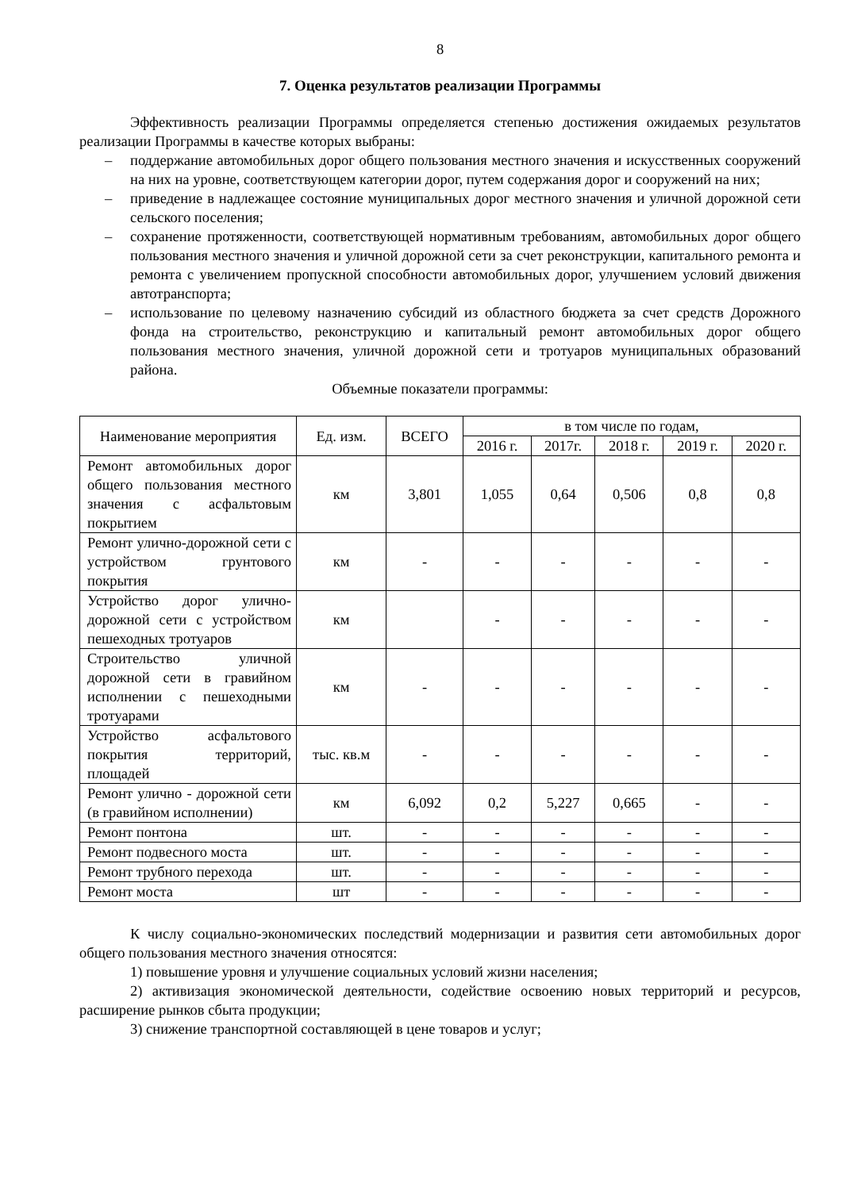8
7. Оценка результатов реализации Программы
Эффективность реализации Программы определяется степенью достижения ожидаемых результатов реализации Программы в качестве которых выбраны:
– поддержание автомобильных дорог общего пользования местного значения и искусственных сооружений на них на уровне, соответствующем категории дорог, путем содержания дорог и сооружений на них;
– приведение в надлежащее состояние муниципальных дорог местного значения и уличной дорожной сети сельского поселения;
– сохранение протяженности, соответствующей нормативным требованиям, автомобильных дорог общего пользования местного значения и уличной дорожной сети за счет реконструкции, капитального ремонта и ремонта с увеличением пропускной способности автомобильных дорог, улучшением условий движения автотранспорта;
– использование по целевому назначению субсидий из областного бюджета за счет средств Дорожного фонда на строительство, реконструкцию и капитальный ремонт автомобильных дорог общего пользования местного значения, уличной дорожной сети и тротуаров муниципальных образований района.
Объемные показатели программы:
| Наименование мероприятия | Ед. изм. | ВСЕГО | в том числе по годам, | | | | |
| --- | --- | --- | --- | --- | --- | --- | --- |
| | | | 2016 г. | 2017г. | 2018 г. | 2019 г. | 2020 г. |
| Ремонт автомобильных дорог общего пользования местного значения с асфальтовым покрытием | км | 3,801 | 1,055 | 0,64 | 0,506 | 0,8 | 0,8 |
| Ремонт улично-дорожной сети с устройством грунтового покрытия | км | - | - | - | - | - | - |
| Устройство дорог улично-дорожной сети с устройством пешеходных тротуаров | км | | - | - | - | - | - |
| Строительство уличной дорожной сети в гравийном исполнении с пешеходными тротуарами | км | - | - | - | - | - | - |
| Устройство асфальтового покрытия территорий, площадей | тыс. кв.м | - | - | - | - | - | - |
| Ремонт улично - дорожной сети (в гравийном исполнении) | км | 6,092 | 0,2 | 5,227 | 0,665 | - | - |
| Ремонт понтона | шт. | - | - | - | - | - | - |
| Ремонт подвесного моста | шт. | - | - | - | - | - | - |
| Ремонт трубного перехода | шт. | - | - | - | - | - | - |
| Ремонт моста | шт | - | - | - | - | - | - |
К числу социально-экономических последствий модернизации и развития сети автомобильных дорог общего пользования местного значения относятся:
1) повышение уровня и улучшение социальных условий жизни населения;
2) активизация экономической деятельности, содействие освоению новых территорий и ресурсов, расширение рынков сбыта продукции;
3) снижение транспортной составляющей в цене товаров и услуг;